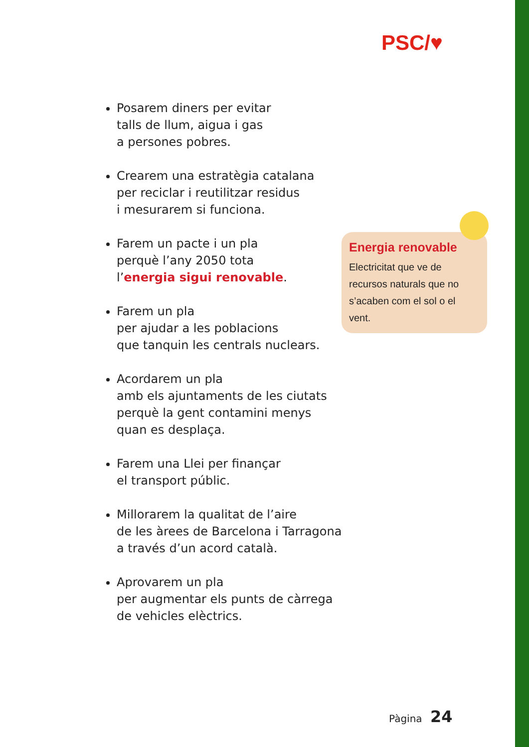PSC/♥
Posarem diners per evitar
talls de llum, aigua i gas
a persones pobres.
Crearem una estratègia catalana
per reciclar i reutilitzar residus
i mesurarem si funciona.
Farem un pacte i un pla
perquè l’any 2050 tota
l’energia sigui renovable.
Farem un pla
per ajudar a les poblacions
que tanquin les centrals nuclears.
Acordarem un pla
amb els ajuntaments de les ciutats
perquè la gent contamini menys
quan es desplaça.
Farem una Llei per finançar
el transport públic.
Millorarem la qualitat de l’aire
de les àrees de Barcelona i Tarragona
a través d’un acord català.
Aprovarem un pla
per augmentar els punts de càrrega
de vehicles elèctrics.
Energia renovable
Electricitat que ve de recursos naturals que no s’acaben com el sol o el vent.
Pàgina 24